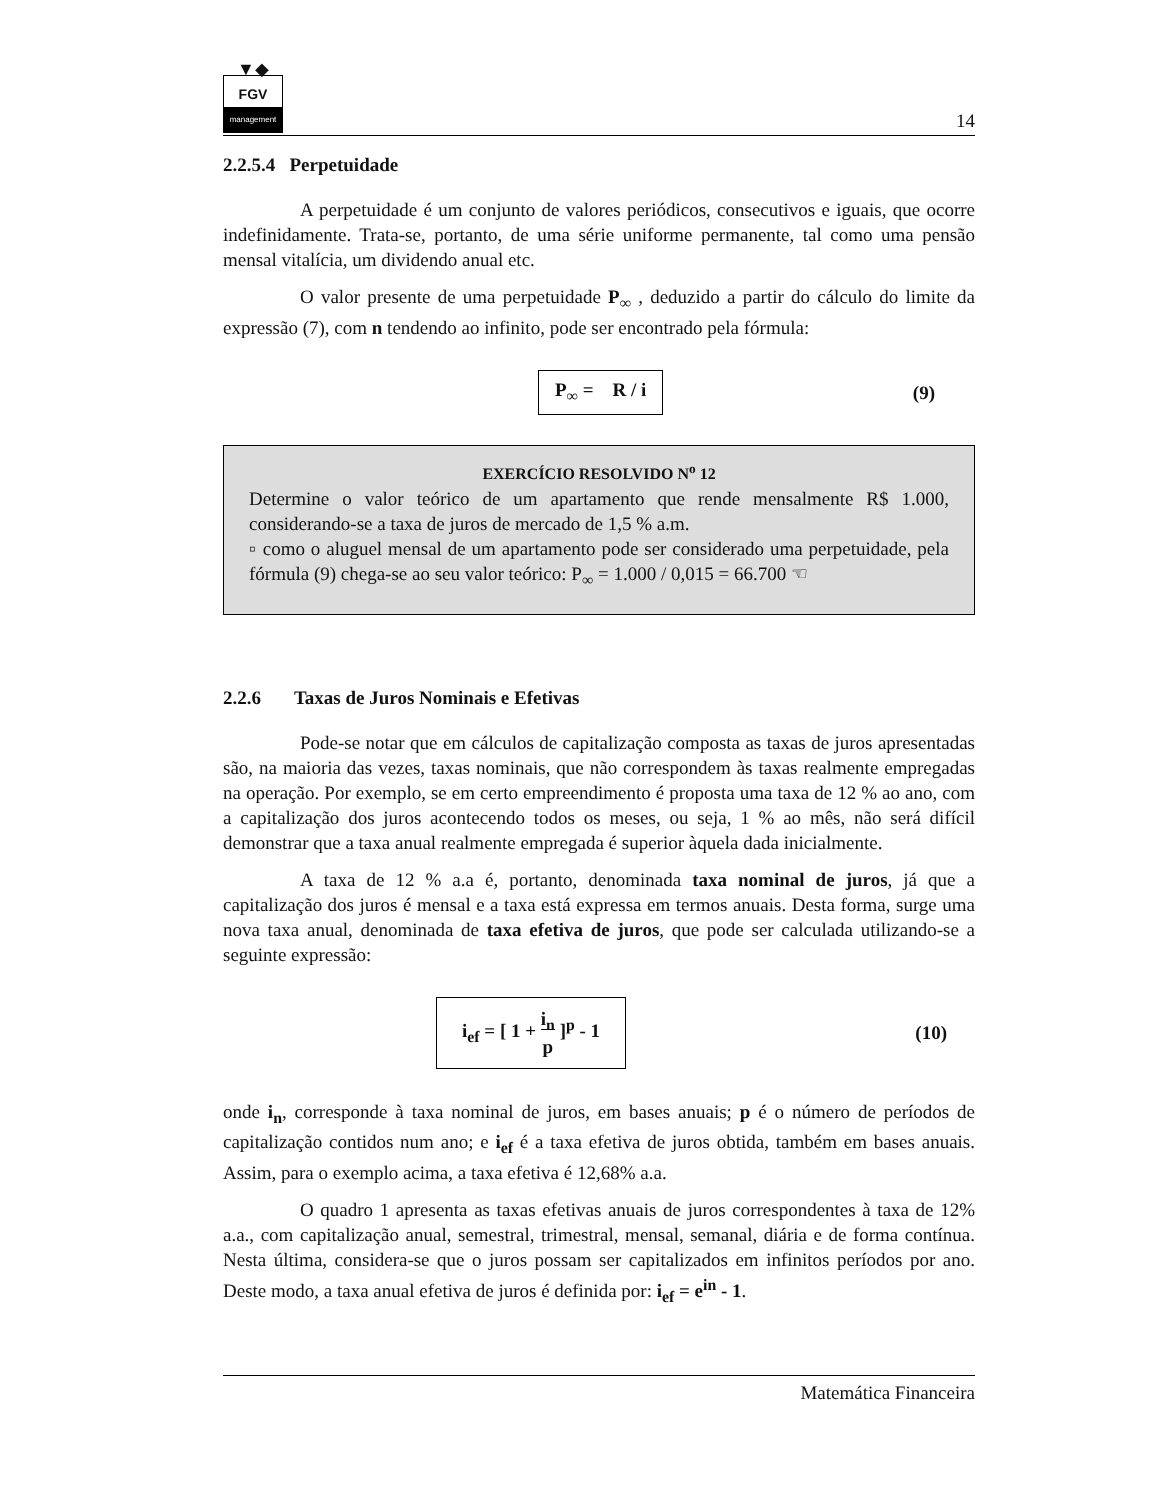▼◆
FGV
management
14
2.2.5.4 Perpetuidade
A perpetuidade é um conjunto de valores periódicos, consecutivos e iguais, que ocorre indefinidamente. Trata-se, portanto, de uma série uniforme permanente, tal como uma pensão mensal vitalícia, um dividendo anual etc.
O valor presente de uma perpetuidade P<sub>∞</sub> , deduzido a partir do cálculo do limite da expressão (7), com n tendendo ao infinito, pode ser encontrado pela fórmula:
P<sub>∞</sub> = R / i
(9)
EXERCÍCIO RESOLVIDO N<sup>o</sup> 12
Determine o valor teórico de um apartamento que rende mensalmente R$ 1.000, considerando-se a taxa de juros de mercado de 1,5 % a.m.
▫ como o aluguel mensal de um apartamento pode ser considerado uma perpetuidade, pela fórmula (9) chega-se ao seu valor teórico: P<sub>∞</sub> = 1.000 / 0,015 = 66.700 ☜
2.2.6 Taxas de Juros Nominais e Efetivas
Pode-se notar que em cálculos de capitalização composta as taxas de juros apresentadas são, na maioria das vezes, taxas nominais, que não correspondem às taxas realmente empregadas na operação. Por exemplo, se em certo empreendimento é proposta uma taxa de 12 % ao ano, com a capitalização dos juros acontecendo todos os meses, ou seja, 1 % ao mês, não será difícil demonstrar que a taxa anual realmente empregada é superior àquela dada inicialmente.
A taxa de 12 % a.a é, portanto, denominada taxa nominal de juros, já que a capitalização dos juros é mensal e a taxa está expressa em termos anuais. Desta forma, surge uma nova taxa anual, denominada de taxa efetiva de juros, que pode ser calculada utilizando-se a seguinte expressão:
i<sub>ef</sub> = [ 1 + i<sub>n</sub>
p ]<sup>p</sup> - 1
(10)
onde i<sub>n</sub>, corresponde à taxa nominal de juros, em bases anuais; p é o número de períodos de capitalização contidos num ano; e i<sub>ef</sub> é a taxa efetiva de juros obtida, também em bases anuais. Assim, para o exemplo acima, a taxa efetiva é 12,68% a.a.
O quadro 1 apresenta as taxas efetivas anuais de juros correspondentes à taxa de 12% a.a., com capitalização anual, semestral, trimestral, mensal, semanal, diária e de forma contínua. Nesta última, considera-se que o juros possam ser capitalizados em infinitos períodos por ano. Deste modo, a taxa anual efetiva de juros é definida por: i<sub>ef</sub> = e<sup>in</sup> - 1.
Matemática Financeira